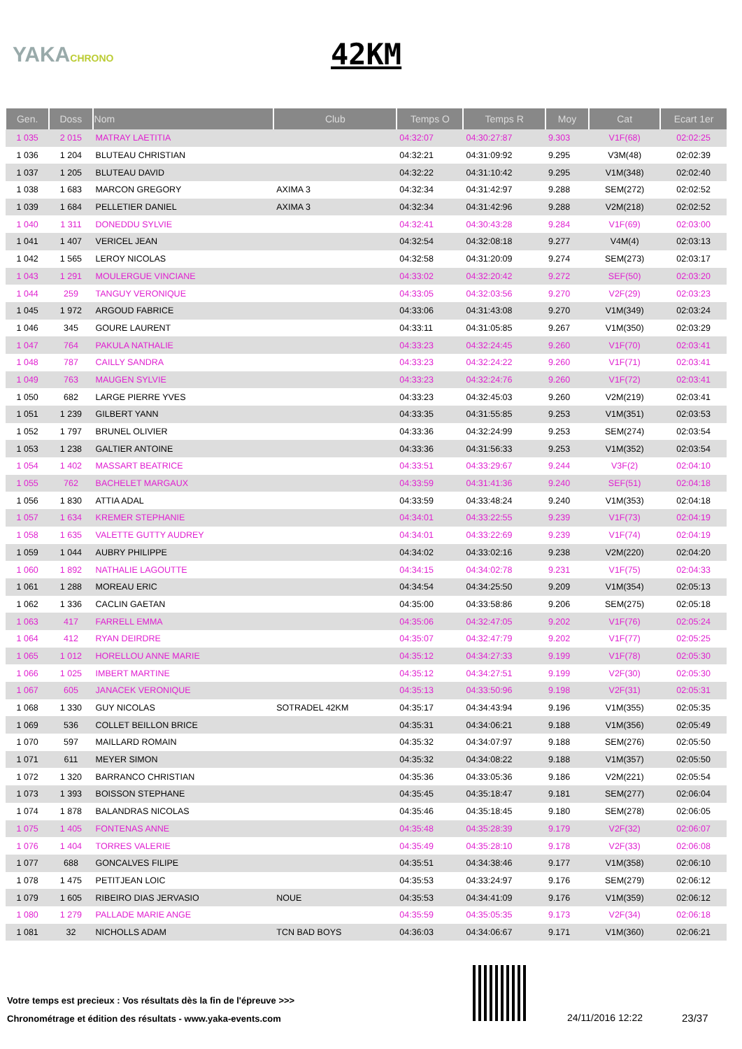YAKACHRONO
42KM
| Gen. | Doss | Nom | Club | Temps O | Temps R | Moy | Cat | Ecart 1er |
| --- | --- | --- | --- | --- | --- | --- | --- | --- |
| 1 035 | 2 015 | MATRAY LAETITIA | | 04:32:07 | 04:30:27:87 | 9.303 | V1F(68) | 02:02:25 |
| 1 036 | 1 204 | BLUTEAU CHRISTIAN | | 04:32:21 | 04:31:09:92 | 9.295 | V3M(48) | 02:02:39 |
| 1 037 | 1 205 | BLUTEAU DAVID | | 04:32:22 | 04:31:10:42 | 9.295 | V1M(348) | 02:02:40 |
| 1 038 | 1 683 | MARCON GREGORY | AXIMA 3 | 04:32:34 | 04:31:42:97 | 9.288 | SEM(272) | 02:02:52 |
| 1 039 | 1 684 | PELLETIER DANIEL | AXIMA 3 | 04:32:34 | 04:31:42:96 | 9.288 | V2M(218) | 02:02:52 |
| 1 040 | 1 311 | DONEDDU SYLVIE | | 04:32:41 | 04:30:43:28 | 9.284 | V1F(69) | 02:03:00 |
| 1 041 | 1 407 | VERICEL JEAN | | 04:32:54 | 04:32:08:18 | 9.277 | V4M(4) | 02:03:13 |
| 1 042 | 1 565 | LEROY NICOLAS | | 04:32:58 | 04:31:20:09 | 9.274 | SEM(273) | 02:03:17 |
| 1 043 | 1 291 | MOULERGUE VINCIANE | | 04:33:02 | 04:32:20:42 | 9.272 | SEF(50) | 02:03:20 |
| 1 044 | 259 | TANGUY VERONIQUE | | 04:33:05 | 04:32:03:56 | 9.270 | V2F(29) | 02:03:23 |
| 1 045 | 1 972 | ARGOUD FABRICE | | 04:33:06 | 04:31:43:08 | 9.270 | V1M(349) | 02:03:24 |
| 1 046 | 345 | GOURE LAURENT | | 04:33:11 | 04:31:05:85 | 9.267 | V1M(350) | 02:03:29 |
| 1 047 | 764 | PAKULA NATHALIE | | 04:33:23 | 04:32:24:45 | 9.260 | V1F(70) | 02:03:41 |
| 1 048 | 787 | CAILLY SANDRA | | 04:33:23 | 04:32:24:22 | 9.260 | V1F(71) | 02:03:41 |
| 1 049 | 763 | MAUGEN SYLVIE | | 04:33:23 | 04:32:24:76 | 9.260 | V1F(72) | 02:03:41 |
| 1 050 | 682 | LARGE PIERRE YVES | | 04:33:23 | 04:32:45:03 | 9.260 | V2M(219) | 02:03:41 |
| 1 051 | 1 239 | GILBERT YANN | | 04:33:35 | 04:31:55:85 | 9.253 | V1M(351) | 02:03:53 |
| 1 052 | 1 797 | BRUNEL OLIVIER | | 04:33:36 | 04:32:24:99 | 9.253 | SEM(274) | 02:03:54 |
| 1 053 | 1 238 | GALTIER ANTOINE | | 04:33:36 | 04:31:56:33 | 9.253 | V1M(352) | 02:03:54 |
| 1 054 | 1 402 | MASSART BEATRICE | | 04:33:51 | 04:33:29:67 | 9.244 | V3F(2) | 02:04:10 |
| 1 055 | 762 | BACHELET MARGAUX | | 04:33:59 | 04:31:41:36 | 9.240 | SEF(51) | 02:04:18 |
| 1 056 | 1 830 | ATTIA ADAL | | 04:33:59 | 04:33:48:24 | 9.240 | V1M(353) | 02:04:18 |
| 1 057 | 1 634 | KREMER STEPHANIE | | 04:34:01 | 04:33:22:55 | 9.239 | V1F(73) | 02:04:19 |
| 1 058 | 1 635 | VALETTE GUTTY AUDREY | | 04:34:01 | 04:33:22:69 | 9.239 | V1F(74) | 02:04:19 |
| 1 059 | 1 044 | AUBRY PHILIPPE | | 04:34:02 | 04:33:02:16 | 9.238 | V2M(220) | 02:04:20 |
| 1 060 | 1 892 | NATHALIE LAGOUTTE | | 04:34:15 | 04:34:02:78 | 9.231 | V1F(75) | 02:04:33 |
| 1 061 | 1 288 | MOREAU ERIC | | 04:34:54 | 04:34:25:50 | 9.209 | V1M(354) | 02:05:13 |
| 1 062 | 1 336 | CACLIN GAETAN | | 04:35:00 | 04:33:58:86 | 9.206 | SEM(275) | 02:05:18 |
| 1 063 | 417 | FARRELL EMMA | | 04:35:06 | 04:32:47:05 | 9.202 | V1F(76) | 02:05:24 |
| 1 064 | 412 | RYAN DEIRDRE | | 04:35:07 | 04:32:47:79 | 9.202 | V1F(77) | 02:05:25 |
| 1 065 | 1 012 | HORELLOU ANNE MARIE | | 04:35:12 | 04:34:27:33 | 9.199 | V1F(78) | 02:05:30 |
| 1 066 | 1 025 | IMBERT MARTINE | | 04:35:12 | 04:34:27:51 | 9.199 | V2F(30) | 02:05:30 |
| 1 067 | 605 | JANACEK VERONIQUE | | 04:35:13 | 04:33:50:96 | 9.198 | V2F(31) | 02:05:31 |
| 1 068 | 1 330 | GUY NICOLAS | SOTRADEL 42KM | 04:35:17 | 04:34:43:94 | 9.196 | V1M(355) | 02:05:35 |
| 1 069 | 536 | COLLET BEILLON BRICE | | 04:35:31 | 04:34:06:21 | 9.188 | V1M(356) | 02:05:49 |
| 1 070 | 597 | MAILLARD ROMAIN | | 04:35:32 | 04:34:07:97 | 9.188 | SEM(276) | 02:05:50 |
| 1 071 | 611 | MEYER SIMON | | 04:35:32 | 04:34:08:22 | 9.188 | V1M(357) | 02:05:50 |
| 1 072 | 1 320 | BARRANCO CHRISTIAN | | 04:35:36 | 04:33:05:36 | 9.186 | V2M(221) | 02:05:54 |
| 1 073 | 1 393 | BOISSON STEPHANE | | 04:35:45 | 04:35:18:47 | 9.181 | SEM(277) | 02:06:04 |
| 1 074 | 1 878 | BALANDRAS NICOLAS | | 04:35:46 | 04:35:18:45 | 9.180 | SEM(278) | 02:06:05 |
| 1 075 | 1 405 | FONTENAS ANNE | | 04:35:48 | 04:35:28:39 | 9.179 | V2F(32) | 02:06:07 |
| 1 076 | 1 404 | TORRES VALERIE | | 04:35:49 | 04:35:28:10 | 9.178 | V2F(33) | 02:06:08 |
| 1 077 | 688 | GONCALVES FILIPE | | 04:35:51 | 04:34:38:46 | 9.177 | V1M(358) | 02:06:10 |
| 1 078 | 1 475 | PETITJEAN LOIC | | 04:35:53 | 04:33:24:97 | 9.176 | SEM(279) | 02:06:12 |
| 1 079 | 1 605 | RIBEIRO DIAS JERVASIO | NOUE | 04:35:53 | 04:34:41:09 | 9.176 | V1M(359) | 02:06:12 |
| 1 080 | 1 279 | PALLADE MARIE ANGE | | 04:35:59 | 04:35:05:35 | 9.173 | V2F(34) | 02:06:18 |
| 1 081 | 32 | NICHOLLS ADAM | TCN BAD BOYS | 04:36:03 | 04:34:06:67 | 9.171 | V1M(360) | 02:06:21 |
Votre temps est precieux : Vos résultats dès la fin de l'épreuve >>>
Chronométrage et édition des résultats - www.yaka-events.com
24/11/2016 12:22 23/37